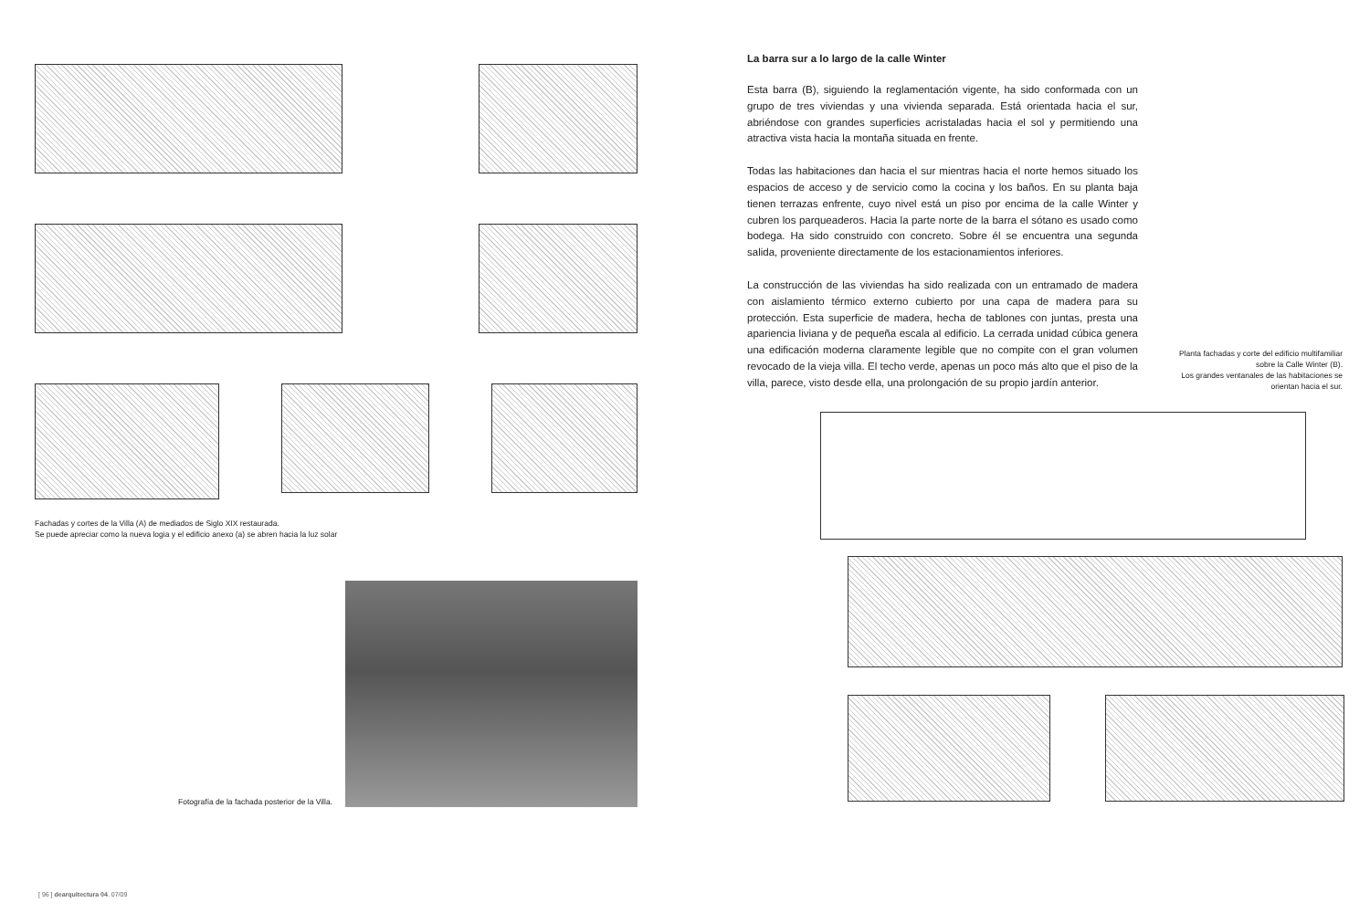Fachadas y cortes de la Villa (A) de mediados de Siglo XIX restaurada.
Se puede apreciar como la nueva logia y el edificio anexo (a) se abren hacia la luz solar
Fotografía de la fachada posterior de la Villa.
La barra sur a lo largo de la calle Winter
Esta barra (B), siguiendo la reglamentación vigente, ha sido conformada con un grupo de tres viviendas y una vivienda separada. Está orientada hacia el sur, abriéndose con grandes superficies acristaladas hacia el sol y permitiendo una atractiva vista hacia la montaña situada en frente.
Todas las habitaciones dan hacia el sur mientras hacia el norte hemos situado los espacios de acceso y de servicio como la cocina y los baños. En su planta baja tienen terrazas enfrente, cuyo nivel está un piso por encima de la calle Winter y cubren los parqueaderos. Hacia la parte norte de la barra el sótano es usado como bodega. Ha sido construido con concreto. Sobre él se encuentra una segunda salida, proveniente directamente de los estacionamientos inferiores.
La construcción de las viviendas ha sido realizada con un entramado de madera con aislamiento térmico externo cubierto por una capa de madera para su protección. Esta superficie de madera, hecha de tablones con juntas, presta una apariencia liviana y de pequeña escala al edificio. La cerrada unidad cúbica genera una edificación moderna claramente legible que no compite con el gran volumen revocado de la vieja villa. El techo verde, apenas un poco más alto que el piso de la villa, parece, visto desde ella, una prolongación de su propio jardín anterior.
Planta fachadas y corte del edificio multifamiliar sobre la Calle Winter (B).
Los grandes ventanales de las habitaciones se orientan hacia el sur.
[ 96 ] dearquitectura 04. 07/09